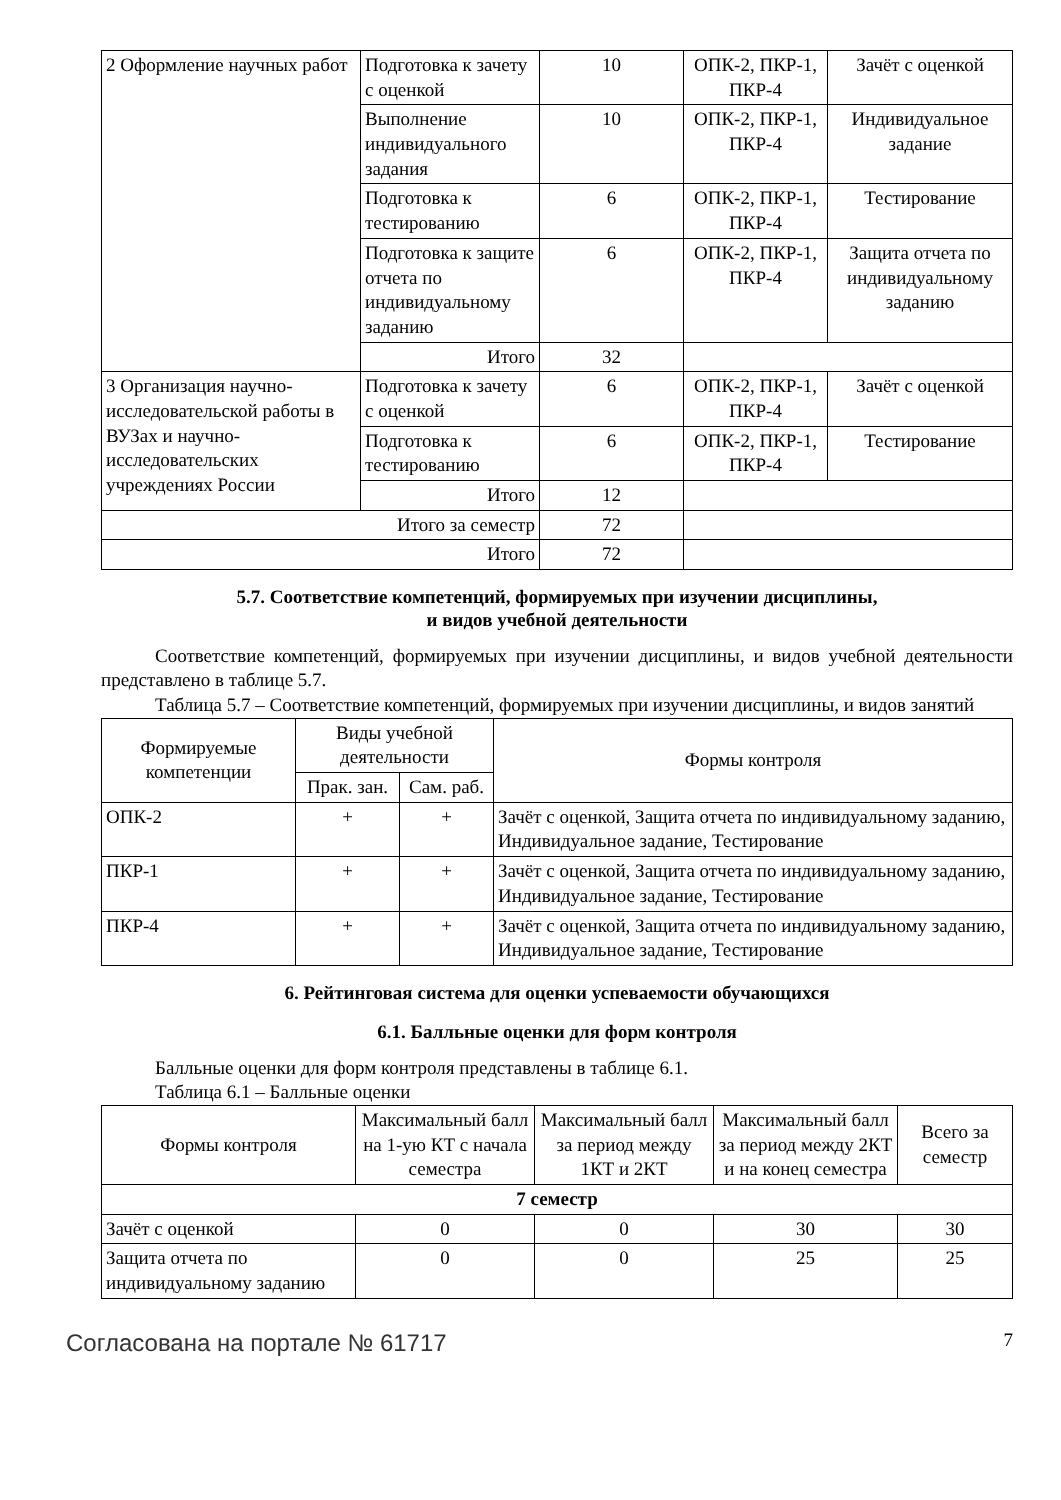| 2 Оформление научных работ | Подготовка к зачету с оценкой | 10 | ОПК-2, ПКР-1, ПКР-4 | Зачёт с оценкой |
| | Выполнение индивидуального задания | 10 | ОПК-2, ПКР-1, ПКР-4 | Индивидуальное задание |
| | Подготовка к тестированию | 6 | ОПК-2, ПКР-1, ПКР-4 | Тестирование |
| | Подготовка к защите отчета по индивидуальному заданию | 6 | ОПК-2, ПКР-1, ПКР-4 | Защита отчета по индивидуальному заданию |
| | Итого | 32 | | |
| 3 Организация научно-исследовательской работы в ВУЗах и научно-исследовательских учреждениях России | Подготовка к зачету с оценкой | 6 | ОПК-2, ПКР-1, ПКР-4 | Зачёт с оценкой |
| | Подготовка к тестированию | 6 | ОПК-2, ПКР-1, ПКР-4 | Тестирование |
| | Итого | 12 | | |
| Итого за семестр | | 72 | | |
| Итого | | 72 | | |
5.7. Соответствие компетенций, формируемых при изучении дисциплины,
и видов учебной деятельности
Соответствие компетенций, формируемых при изучении дисциплины, и видов учебной деятельности представлено в таблице 5.7.
Таблица 5.7 – Соответствие компетенций, формируемых при изучении дисциплины, и видов занятий
| Формируемые компетенции | Виды учебной деятельности | | Формы контроля |
| --- | --- | --- | --- |
| | Прак. зан. | Сам. раб. | |
| ОПК-2 | + | + | Зачёт с оценкой, Защита отчета по индивидуальному заданию, Индивидуальное задание, Тестирование |
| ПКР-1 | + | + | Зачёт с оценкой, Защита отчета по индивидуальному заданию, Индивидуальное задание, Тестирование |
| ПКР-4 | + | + | Зачёт с оценкой, Защита отчета по индивидуальному заданию, Индивидуальное задание, Тестирование |
6. Рейтинговая система для оценки успеваемости обучающихся
6.1. Балльные оценки для форм контроля
Балльные оценки для форм контроля представлены в таблице 6.1.
Таблица 6.1 – Балльные оценки
| Формы контроля | Максимальный балл на 1-ую КТ с начала семестра | Максимальный балл за период между 1КТ и 2КТ | Максимальный балл за период между 2КТ и на конец семестра | Всего за семестр |
| --- | --- | --- | --- | --- |
| 7 семестр | | | | |
| Зачёт с оценкой | 0 | 0 | 30 | 30 |
| Защита отчета по индивидуальному заданию | 0 | 0 | 25 | 25 |
Согласована на портале № 61717 7